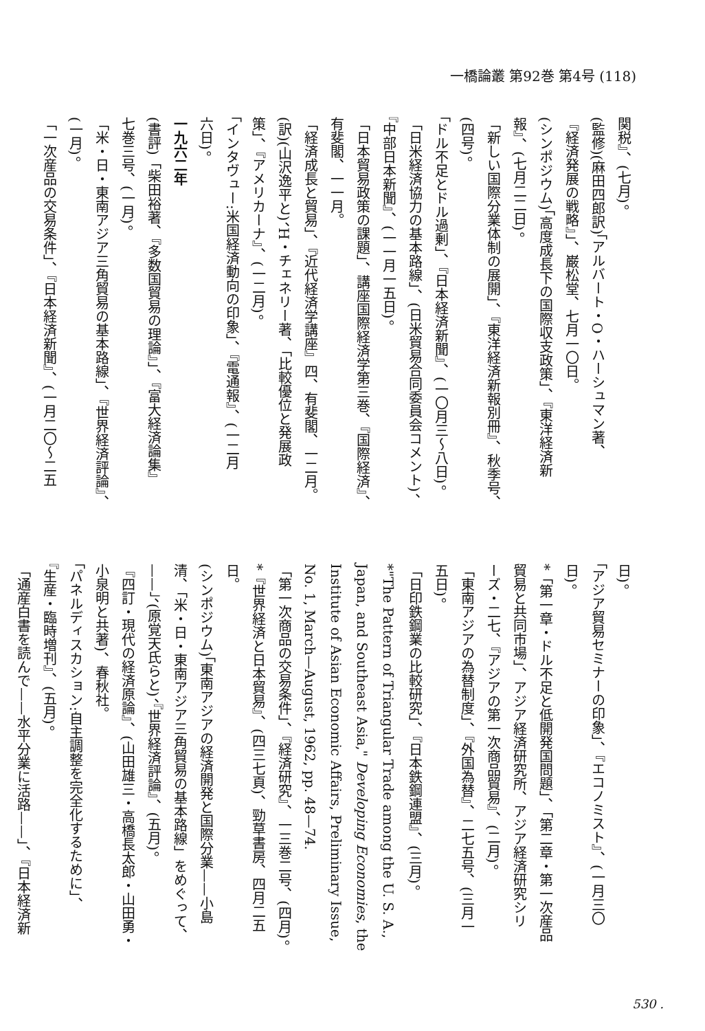一橋論叢 第92巻 第4号 (118)
関税』、(七月)。
(監修)(麻田四郎訳)「アルバート・O・ハーシュマン著、
『経済発展の戦略』」、巌松堂、七月一〇日。
(シンポジウム)「高度成長下の国際収支政策」、『東洋経済新
報』、(七月二二日)。
「新しい国際分業体制の展開」、『東洋経済新報別冊』、秋季号、
(四号)。
「ドル不足とドル過剰」、『日本経済新聞』、(一〇月三〜八日)。
「日米経済協力の基本路線」、(日米貿易合同委員会コメント)、
『中部日本新聞』、(一一月一五日)。
「日本貿易政策の課題」、講座国際経済学第三巻、『国際経済』、
有斐閣、一一月。
「経済成長と貿易」、『近代経済学講座』四、有斐閣、一二月。
(訳)(山沢逸平と)、H・チェネリー著、「比較優位と発展政
策」、『アメリカーナ』、(一二月)。
「インタヴュー:米国経済動向の印象」、『電通報』、(一二月
六日)。
一九六二年
(書評)「柴田裕著、『多数国貿易の理論』」、『富大経済論集』
七巻三号、(一月)。
「米・日・東南アジア三角貿易の基本路線」、『世界経済評論』、
(一月)。
「一次産品の交易条件」、『日本経済新聞』、(一月二〇〜二五
日)。
「アジア貿易セミナーの印象」、『エコノミスト』、(一月三〇
日)。
*「第一章・ドル不足と低開発国問題」、「第二章・第一次産品
貿易と共同市場」、アジア経済研究所、アジア経済研究シリ
ーズ・二七、『アジアの第一次商品貿易』、(二月)。
「東南アジアの為替制度」、『外国為替』、二七五号、(三月一
五日)。
「日印鉄鋼業の比較研究」、『日本鉄鋼連盟』、(三月)。
*"The Pattern of Triangular Trade among the U. S. A.,
Japan, and Southeast Asia," Developing Economies, the
Institute of Asian Economic Affairs, Preliminary Issue,
No. 1, March—August, 1962, pp. 48—74.
「第一次商品の交易条件」、『経済研究』、一三巻二号、(四月)。
*『世界経済と日本貿易』、(四三七頁)、勁草書房、四月二五
日。
(シンポジウム)「東南アジアの経済開発と国際分業——小島
清、「米・日・東南アジア三角貿易の基本路線」をめぐって、
——」、(原覚天氏らと)、『世界経済評論』、(五月)。
『四訂・現代の経済原論』、(山田雄三・高橋長太郎・山田勇・
小泉明と共著)、春秋社。
「パネルディスカション:自主調整を完全化するために」、
『生産・臨時増刊』、(五月)。
「通産白書を読んで——水平分業に活路——」、『日本経済新
530 .